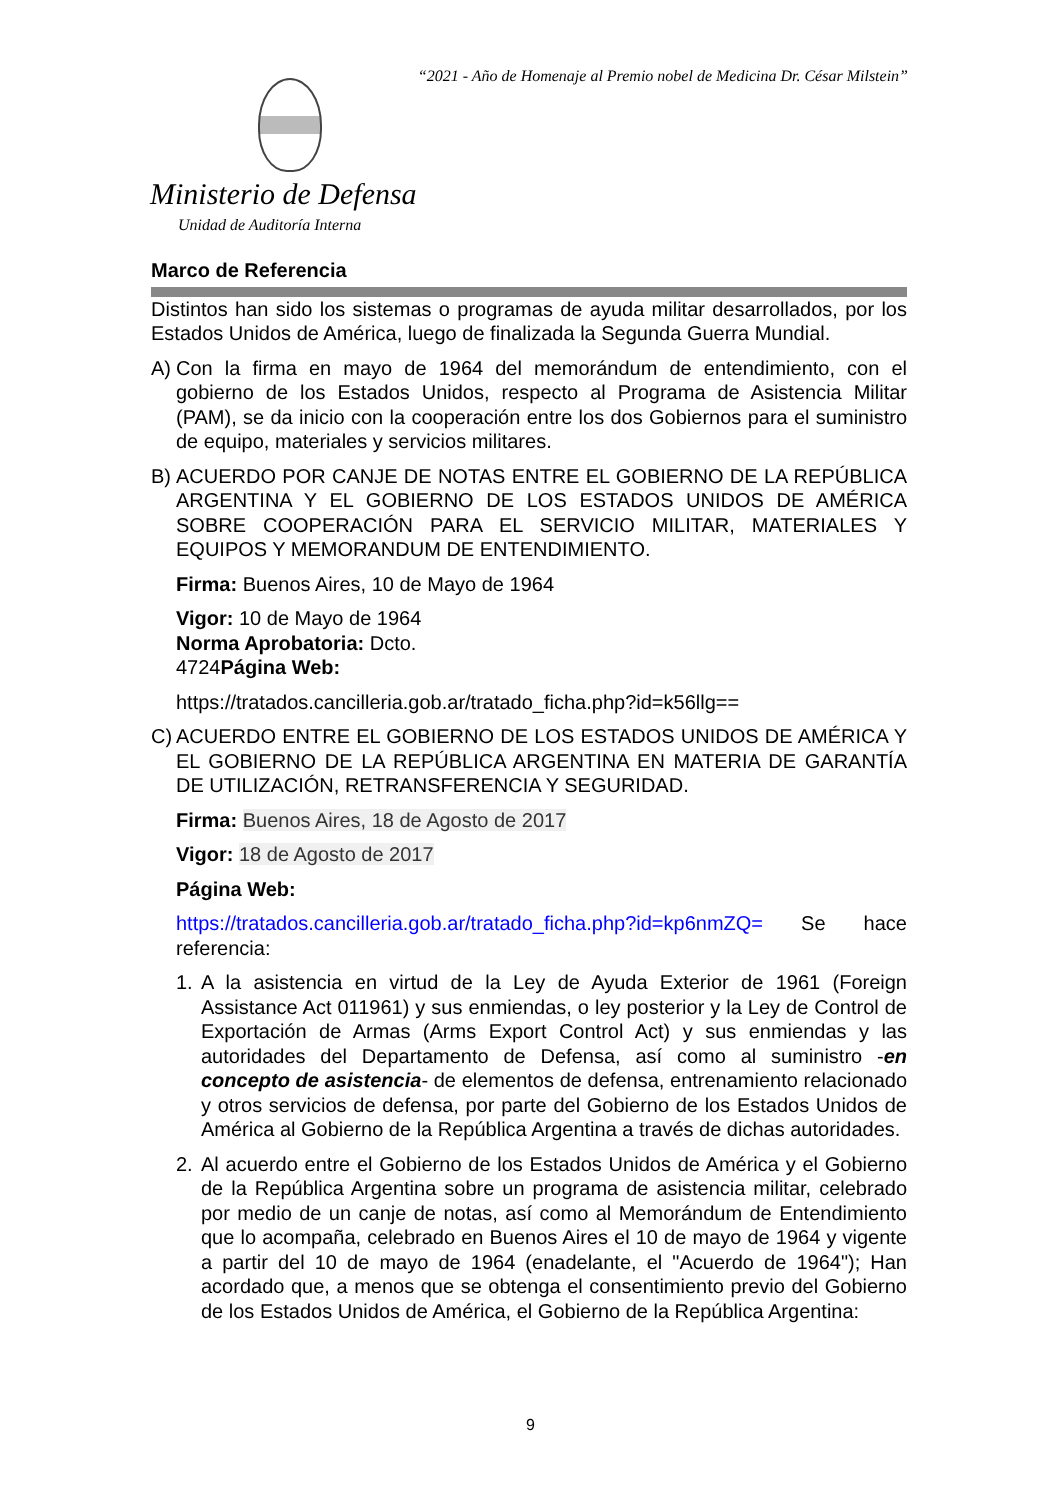“2021 - Año de Homenaje al Premio nobel de Medicina Dr. César Milstein”
Ministerio de Defensa
Unidad de Auditoría Interna
Marco de Referencia
Distintos han sido los sistemas o programas de ayuda militar desarrollados, por los Estados Unidos de América, luego de finalizada la Segunda Guerra Mundial.
A) Con la firma en mayo de 1964 del memorándum de entendimiento, con el gobierno de los Estados Unidos, respecto al Programa de Asistencia Militar (PAM), se da inicio con la cooperación entre los dos Gobiernos para el suministro de equipo, materiales y servicios militares.
B) ACUERDO POR CANJE DE NOTAS ENTRE EL GOBIERNO DE LA REPÚBLICA ARGENTINA Y EL GOBIERNO DE LOS ESTADOS UNIDOS DE AMÉRICA SOBRE COOPERACIÓN PARA EL SERVICIO MILITAR, MATERIALES Y EQUIPOS Y MEMORANDUM DE ENTENDIMIENTO.
Firma: Buenos Aires, 10 de Mayo de 1964
Vigor: 10 de Mayo de 1964
Norma Aprobatoria: Dcto.
4724Página Web:
https://tratados.cancilleria.gob.ar/tratado_ficha.php?id=k56llg==
C) ACUERDO ENTRE EL GOBIERNO DE LOS ESTADOS UNIDOS DE AMÉRICA Y EL GOBIERNO DE LA REPÚBLICA ARGENTINA EN MATERIA DE GARANTÍA DE UTILIZACIÓN, RETRANSFERENCIA Y SEGURIDAD.
Firma: Buenos Aires, 18 de Agosto de 2017
Vigor: 18 de Agosto de 2017
Página Web:
https://tratados.cancilleria.gob.ar/tratado_ficha.php?id=kp6nmZQ= Se hace referencia:
1. A la asistencia en virtud de la Ley de Ayuda Exterior de 1961 (Foreign Assistance Act 011961) y sus enmiendas, o ley posterior y la Ley de Control de Exportación de Armas (Arms Export Control Act) y sus enmiendas y las autoridades del Departamento de Defensa, así como al suministro -en concepto de asistencia- de elementos de defensa, entrenamiento relacionado y otros servicios de defensa, por parte del Gobierno de los Estados Unidos de América al Gobierno de la República Argentina a través de dichas autoridades.
2. Al acuerdo entre el Gobierno de los Estados Unidos de América y el Gobierno de la República Argentina sobre un programa de asistencia militar, celebrado por medio de un canje de notas, así como al Memorándum de Entendimiento que lo acompaña, celebrado en Buenos Aires el 10 de mayo de 1964 y vigente a partir del 10 de mayo de 1964 (enadelante, el "Acuerdo de 1964"); Han acordado que, a menos que se obtenga el consentimiento previo del Gobierno de los Estados Unidos de América, el Gobierno de la República Argentina:
9